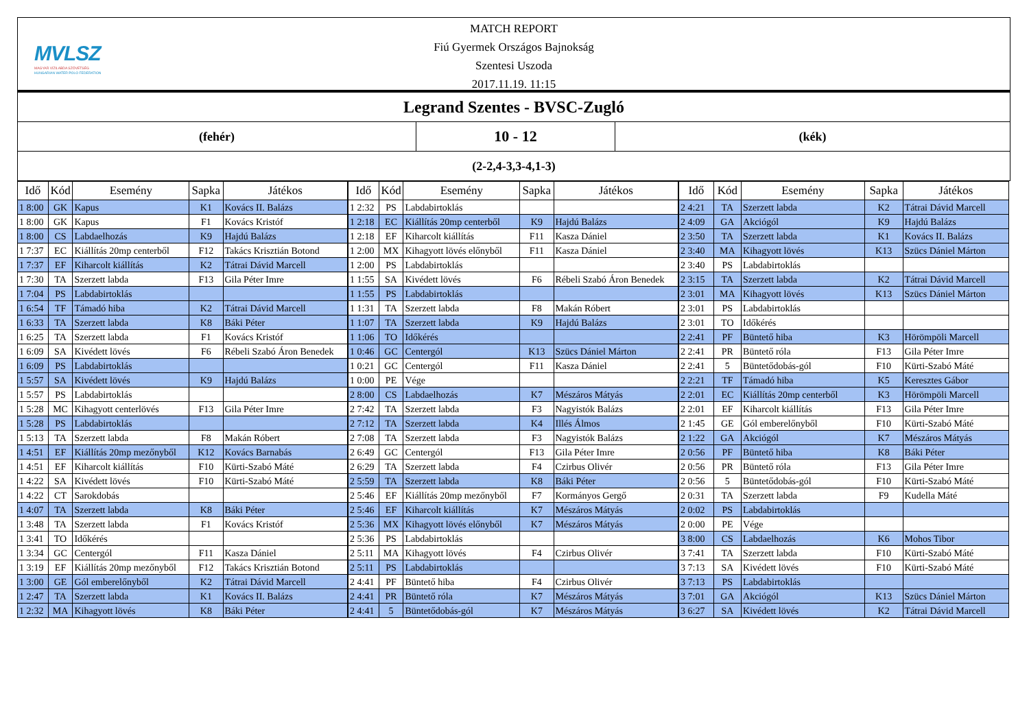MVLSZ
MAGYAR VÍZILABDA SZÖVETSÉG
HUNGARIAN WATER POLO FEDERATION
MATCH REPORT
Fiú Gyermek Országos Bajnokság
Szentesi Uszoda
2017.11.19. 11:15
Legrand Szentes - BVSC-Zugló
(fehér)
10 - 12
(kék)
(2-2,4-3,3-4,1-3)
| Idő | Kód | Esemény | Sapka | Játékos |
| --- | --- | --- | --- | --- |
| 1 8:00 | GK | Kapus | K1 | Kovács II. Balázs |
| 1 8:00 | GK | Kapus | F1 | Kovács Kristóf |
| 1 8:00 | CS | Labdaelhozás | K9 | Hajdú Balázs |
| 1 7:37 | EC | Kiállítás 20mp centerből | F12 | Takács Krisztián Botond |
| 1 7:37 | EF | Kiharcolt kiállítás | K2 | Tátrai Dávid Marcell |
| 1 7:30 | TA | Szerzett labda | F13 | Gila Péter Imre |
| 1 7:04 | PS | Labdabirtoklás | | |
| 1 6:54 | TF | Támadó hiba | K2 | Tátrai Dávid Marcell |
| 1 6:33 | TA | Szerzett labda | K8 | Báki Péter |
| 1 6:25 | TA | Szerzett labda | F1 | Kovács Kristóf |
| 1 6:09 | SA | Kivédett lövés | F6 | Rébeli Szabó Áron Benedek |
| 1 6:09 | PS | Labdabirtoklás | | |
| 1 5:57 | SA | Kivédett lövés | K9 | Hajdú Balázs |
| 1 5:57 | PS | Labdabirtoklás | | |
| 1 5:28 | MC | Kihagyott centerlövés | F13 | Gila Péter Imre |
| 1 5:28 | PS | Labdabirtoklás | | |
| 1 5:13 | TA | Szerzett labda | F8 | Makán Róbert |
| 1 4:51 | EF | Kiállítás 20mp mezőnyből | K12 | Kovács Barnabás |
| 1 4:51 | EF | Kiharcolt kiállítás | F10 | Kürti-Szabó Máté |
| 1 4:22 | SA | Kivédett lövés | F10 | Kürti-Szabó Máté |
| 1 4:22 | CT | Sarokdobás | | |
| 1 4:07 | TA | Szerzett labda | K8 | Báki Péter |
| 1 3:48 | TA | Szerzett labda | F1 | Kovács Kristóf |
| 1 3:41 | TO | Időkérés | | |
| 1 3:34 | GC | Centergól | F11 | Kasza Dániel |
| 1 3:19 | EF | Kiállítás 20mp mezőnyből | F12 | Takács Krisztián Botond |
| 1 3:00 | GE | Gól emberelőnyből | K2 | Tátrai Dávid Marcell |
| 1 2:47 | TA | Szerzett labda | K1 | Kovács II. Balázs |
| 1 2:32 | MA | Kihagyott lövés | K8 | Báki Péter |
| Idő | Kód | Esemény | Sapka | Játékos |
| --- | --- | --- | --- | --- |
| 1 2:32 | PS | Labdabirtoklás | | |
| 1 2:18 | EC | Kiállítás 20mp centerből | K9 | Hajdú Balázs |
| 1 2:18 | EF | Kiharcolt kiállítás | F11 | Kasza Dániel |
| 1 2:00 | MX | Kihagyott lövés előnyből | F11 | Kasza Dániel |
| 1 2:00 | PS | Labdabirtoklás | | |
| 1 1:55 | SA | Kivédett lövés | F6 | Rébeli Szabó Áron Benedek |
| 1 1:55 | PS | Labdabirtoklás | | |
| 1 1:31 | TA | Szerzett labda | F8 | Makán Róbert |
| 1 1:07 | TA | Szerzett labda | K9 | Hajdú Balázs |
| 1 1:06 | TO | Időkérés | | |
| 1 0:46 | GC | Centergól | K13 | Szücs Dániel Márton |
| 1 0:21 | GC | Centergól | F11 | Kasza Dániel |
| 1 0:00 | PE | Vége | | |
| 2 8:00 | CS | Labdaelhozás | K7 | Mészáros Mátyás |
| 2 7:42 | TA | Szerzett labda | F3 | Nagyistók Balázs |
| 2 7:12 | TA | Szerzett labda | K4 | Illés Álmos |
| 2 7:08 | TA | Szerzett labda | F3 | Nagyistók Balázs |
| 2 6:49 | GC | Centergól | F13 | Gila Péter Imre |
| 2 6:29 | TA | Szerzett labda | F4 | Czirbus Olivér |
| 2 5:59 | TA | Szerzett labda | K8 | Báki Péter |
| 2 5:46 | EF | Kiállítás 20mp mezőnyből | F7 | Kormányos Gergő |
| 2 5:46 | EF | Kiharcolt kiállítás | K7 | Mészáros Mátyás |
| 2 5:36 | MX | Kihagyott lövés előnyből | K7 | Mészáros Mátyás |
| 2 5:36 | PS | Labdabirtoklás | | |
| 2 5:11 | MA | Kihagyott lövés | F4 | Czirbus Olivér |
| 2 5:11 | PS | Labdabirtoklás | | |
| 2 4:41 | PF | Büntető hiba | F4 | Czirbus Olivér |
| 2 4:41 | PR | Büntető róla | K7 | Mészáros Mátyás |
| 2 4:41 | 5 | Büntetődobás-gól | K7 | Mészáros Mátyás |
| Idő | Kód | Esemény | Sapka | Játékos |
| --- | --- | --- | --- | --- |
| 2 4:21 | TA | Szerzett labda | K2 | Tátrai Dávid Marcell |
| 2 4:09 | GA | Akciógól | K9 | Hajdú Balázs |
| 2 3:50 | TA | Szerzett labda | K1 | Kovács II. Balázs |
| 2 3:40 | MA | Kihagyott lövés | K13 | Szücs Dániel Márton |
| 2 3:40 | PS | Labdabirtoklás | | |
| 2 3:15 | TA | Szerzett labda | K2 | Tátrai Dávid Marcell |
| 2 3:01 | MA | Kihagyott lövés | K13 | Szücs Dániel Márton |
| 2 3:01 | PS | Labdabirtoklás | | |
| 2 3:01 | TO | Időkérés | | |
| 2 2:41 | PF | Büntető hiba | K3 | Hörömpöli Marcell |
| 2 2:41 | PR | Büntető róla | F13 | Gila Péter Imre |
| 2 2:41 | 5 | Büntetődobás-gól | F10 | Kürti-Szabó Máté |
| 2 2:21 | TF | Támadó hiba | K5 | Keresztes Gábor |
| 2 2:01 | EC | Kiállítás 20mp centerből | K3 | Hörömpöli Marcell |
| 2 2:01 | EF | Kiharcolt kiállítás | F13 | Gila Péter Imre |
| 2 1:45 | GE | Gól emberelőnyből | F10 | Kürti-Szabó Máté |
| 2 1:22 | GA | Akciógól | K7 | Mészáros Mátyás |
| 2 0:56 | PF | Büntető hiba | K8 | Báki Péter |
| 2 0:56 | PR | Büntető róla | F13 | Gila Péter Imre |
| 2 0:56 | 5 | Büntetődobás-gól | F10 | Kürti-Szabó Máté |
| 2 0:31 | TA | Szerzett labda | F9 | Kudella Máté |
| 2 0:02 | PS | Labdabirtoklás | | |
| 2 0:00 | PE | Vége | | |
| 3 8:00 | CS | Labdaelhozás | K6 | Mohos Tibor |
| 3 7:41 | TA | Szerzett labda | F10 | Kürti-Szabó Máté |
| 3 7:13 | SA | Kivédett lövés | F10 | Kürti-Szabó Máté |
| 3 7:13 | PS | Labdabirtoklás | | |
| 3 7:01 | GA | Akciógól | K13 | Szücs Dániel Márton |
| 3 6:27 | SA | Kivédett lövés | K2 | Tátrai Dávid Marcell |